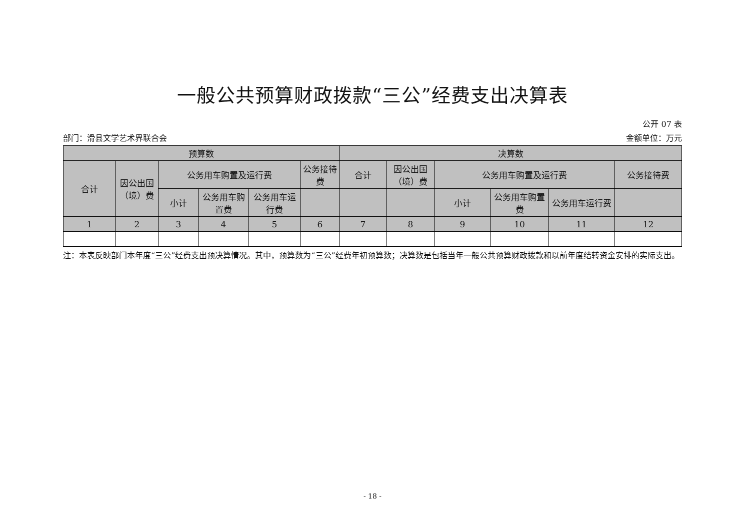一般公共预算财政拨款“三公”经费支出决算表
公开 07 表
部门：滑县文学艺术界联合会 金额单位：万元
| 预算数 | | | | | | 决算数 | | | | | |
| --- | --- | --- | --- | --- | --- | --- | --- | --- | --- | --- | --- |
| 合计 | 因公出国（境）费 | 公务用车购置及运行费 | | | 公务接待费 | 合计 | 因公出国（境）费 | 公务用车购置及运行费 | | | 公务接待费 |
| | | 小计 | 公务用车购置费 | 公务用车运行费 | | | | 小计 | 公务用车购置费 | 公务用车运行费 | |
| 1 | 2 | 3 | 4 | 5 | 6 | 7 | 8 | 9 | 10 | 11 | 12 |
注：本表反映部门本年度“三公”经费支出预决算情况。其中，预算数为“三公”经费年初预算数；决算数是包括当年一般公共预算财政拨款和以前年度结转资金安排的实际支出。
- 18 -